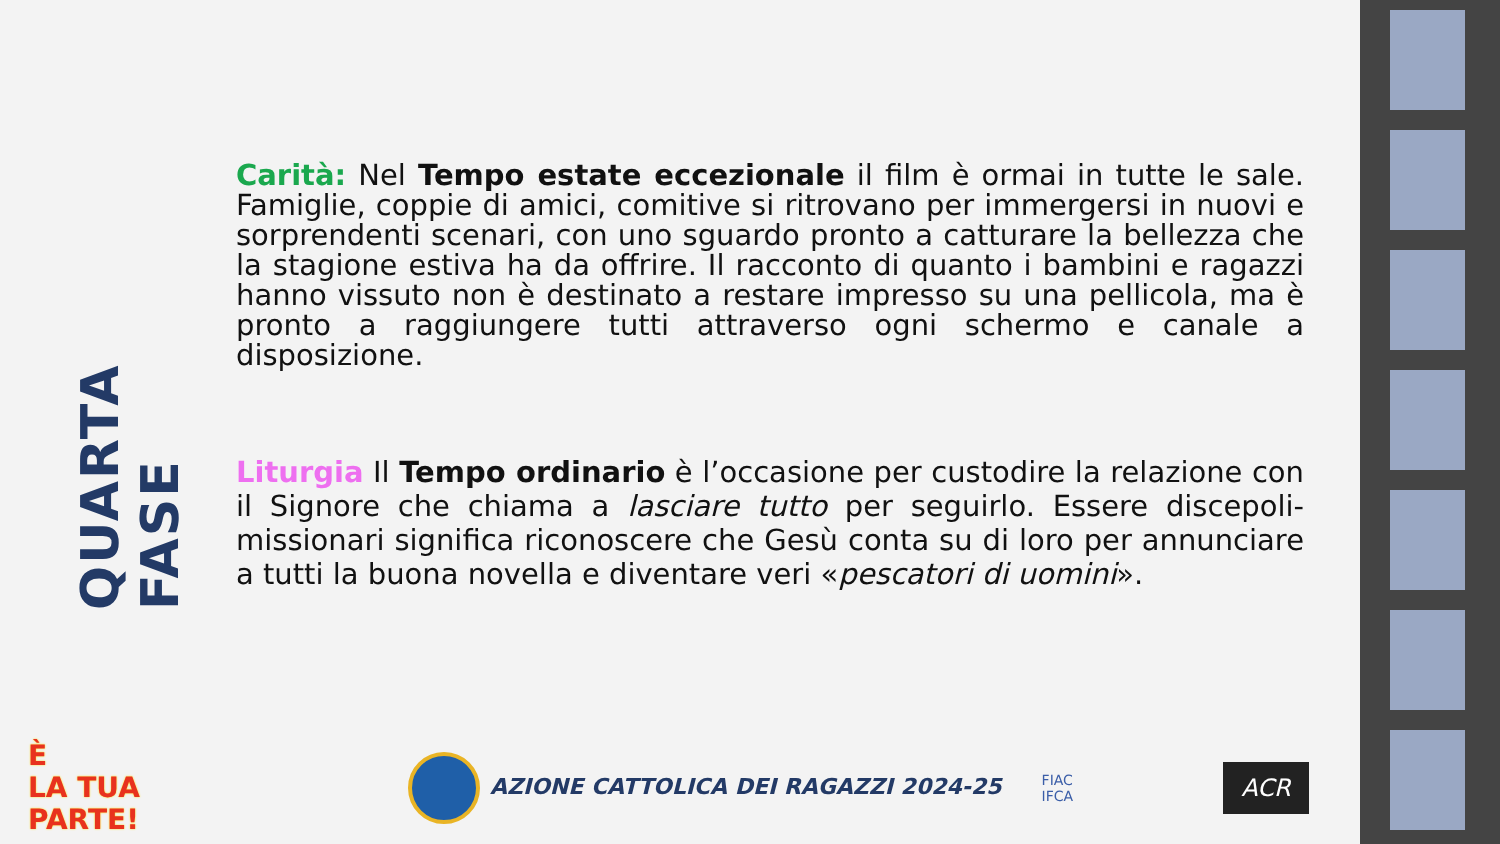QUARTA FASE
Carità: Nel Tempo estate eccezionale il film è ormai in tutte le sale. Famiglie, coppie di amici, comitive si ritrovano per immergersi in nuovi e sorprendenti scenari, con uno sguardo pronto a catturare la bellezza che la stagione estiva ha da offrire. Il racconto di quanto i bambini e ragazzi hanno vissuto non è destinato a restare impresso su una pellicola, ma è pronto a raggiungere tutti attraverso ogni schermo e canale a disposizione.
Liturgia Il Tempo ordinario è l’occasione per custodire la relazione con il Signore che chiama a lasciare tutto per seguirlo. Essere discepoli-missionari significa riconoscere che Gesù conta su di loro per annunciare a tutti la buona novella e diventare veri «pescatori di uomini».
È
LA TUA
PARTE!
AZIONE CATTOLICA DEI RAGAZZI 2024-25
FIAC
IFCA
ACR